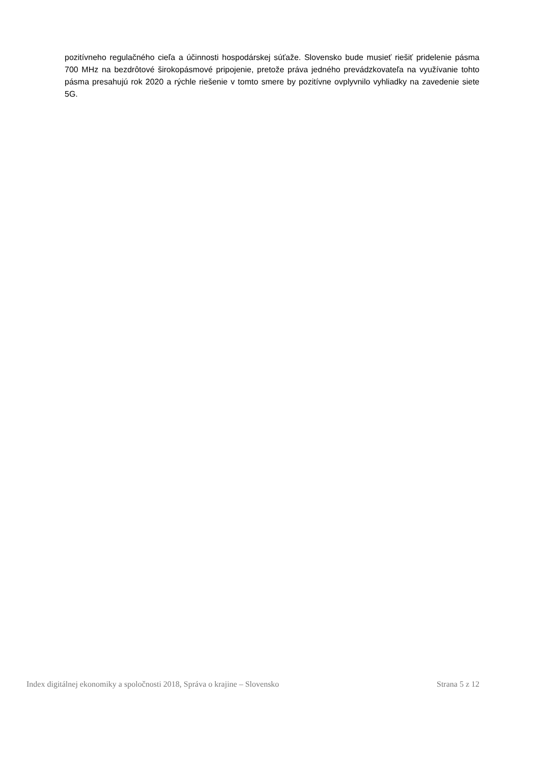pozitívneho regulačného cieľa a účinnosti hospodárskej súťaže. Slovensko bude musieť riešiť pridelenie pásma 700 MHz na bezdrôtové širokopásmové pripojenie, pretože práva jedného prevádzkovateľa na využívanie tohto pásma presahujú rok 2020 a rýchle riešenie v tomto smere by pozitívne ovplyvnilo vyhliadky na zavedenie siete 5G.
Index digitálnej ekonomiky a spoločnosti 2018, Správa o krajine – Slovensko Strana 5 z 12